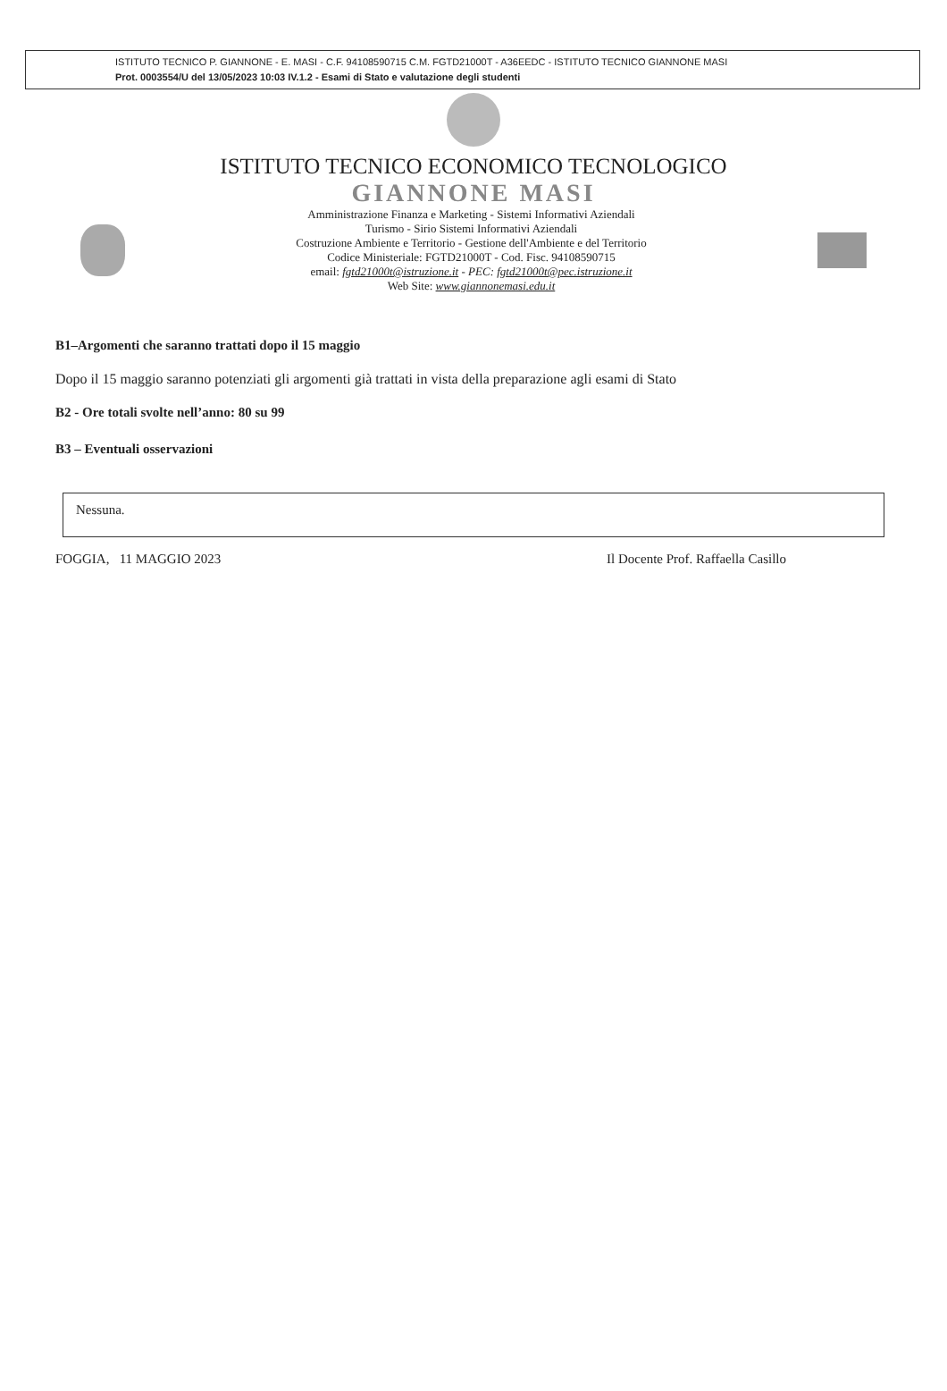ISTITUTO TECNICO P. GIANNONE - E. MASI - C.F. 94108590715 C.M. FGTD21000T - A36EEDC - ISTITUTO TECNICO GIANNONE MASI
Prot. 0003554/U del 13/05/2023 10:03 IV.1.2 - Esami di Stato e valutazione degli studenti
ISTITUTO TECNICO ECONOMICO TECNOLOGICO
GIANNONE MASI
Amministrazione Finanza e Marketing - Sistemi Informativi Aziendali
Turismo - Sirio Sistemi Informativi Aziendali
Costruzione Ambiente e Territorio - Gestione dell'Ambiente e del Territorio
Codice Ministeriale: FGTD21000T - Cod. Fisc. 94108590715
email: fgtd21000t@istruzione.it - PEC: fgtd21000t@pec.istruzione.it
Web Site: www.giannonemasi.edu.it
B1–Argomenti che saranno trattati dopo il 15 maggio
Dopo il 15 maggio saranno potenziati gli argomenti già trattati in vista della preparazione agli esami di Stato
B2 - Ore totali svolte nell’anno: 80 su 99
B3 – Eventuali osservazioni
Nessuna.
FOGGIA, 11 MAGGIO 2023 Il Docente Prof. Raffaella Casillo